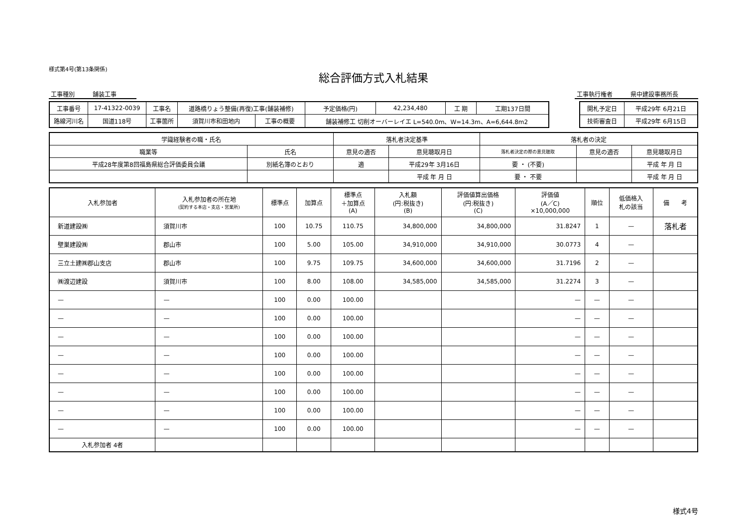様式第4号(第13条関係)
総合評価方式入札結果
工事種別　　　舗装工事 工事執行権者　　　県中建設事務所長
| 工事番号 | 17-41322-0039 | 工事名 | 道路橋りょう整備(再復)工事(舗装補修) | | 予定価格(円) | 42,234,480 | 工 期 | 工期137日間 |
| 路線河川名 | 国道118号 | 工事箇所 | 須賀川市和田地内 | 工事の概要 | 舗装補修工 切削オーバーレイエ L=540.0m、W=14.3m、A=6,644.8m2 | | | |
| 開札予定日 | 平成29年 6月21日 |
| 技術審査日 | 平成29年 6月15日 |
| 学識経験者の職・氏名 | | 落札者決定基準 | | 落札者の決定 | | |
| 職業等 | 氏名 | 意見の適否 | 意見聴取月日 | 落札者決定の際の意見聴取 | 意見の適否 | 意見聴取月日 |
| 平成28年度第8回福島県総合評価委員会議 | 別紙名簿のとおり | 適 | 平成29年 3月16日 | 要 ・ (不要) | | 平成 年 月 日 |
| | | | 平成 年 月 日 | 要 ・ 不要 | | 平成 年 月 日 |
| 入札参加者 | 入札参加者の所在地 (契約する本店・支店・営業所) | 標準点 | 加算点 | 標準点 ＋加算点 (A) | 入札額 (円:税抜き) (B) | 評価値算出価格 (円:税抜き) (C) | 評価値 (A／C) ×10,000,000 | 順位 | 低価格入 札の該当 | 備 考 |
| --- | --- | --- | --- | --- | --- | --- | --- | --- | --- | --- |
| 新道建設㈱ | 須賀川市 | 100 | 10.75 | 110.75 | 34,800,000 | 34,800,000 | 31.8247 | 1 | — | 落札者 |
| 壁巣建設㈱ | 郡山市 | 100 | 5.00 | 105.00 | 34,910,000 | 34,910,000 | 30.0773 | 4 | — | |
| 三立土建㈱郡山支店 | 郡山市 | 100 | 9.75 | 109.75 | 34,600,000 | 34,600,000 | 31.7196 | 2 | — | |
| ㈱渡辺建設 | 須賀川市 | 100 | 8.00 | 108.00 | 34,585,000 | 34,585,000 | 31.2274 | 3 | — | |
| — | — | 100 | 0.00 | 100.00 | | | — | — | — | |
| — | — | 100 | 0.00 | 100.00 | | | — | — | — | |
| — | — | 100 | 0.00 | 100.00 | | | — | — | — | |
| — | — | 100 | 0.00 | 100.00 | | | — | — | — | |
| — | — | 100 | 0.00 | 100.00 | | | — | — | — | |
| — | — | 100 | 0.00 | 100.00 | | | — | — | — | |
| — | — | 100 | 0.00 | 100.00 | | | — | — | — | |
| — | — | 100 | 0.00 | 100.00 | | | — | — | — | |
| 入札参加者 4者 | | | | | | | | | | |
様式4号